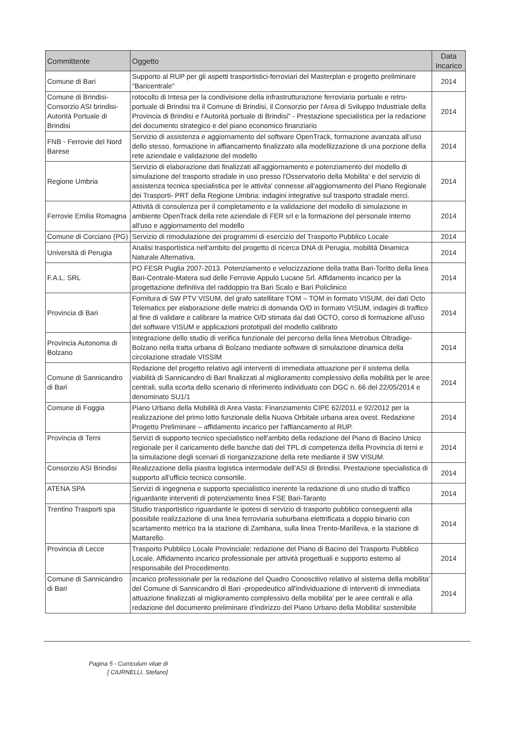| Committente | Oggetto | Data Incarico |
| --- | --- | --- |
| Comune di Bari | Supporto al RUP per gli aspetti trasportistici-ferroviari del Masterplan e progetto preliminare "Baricentrale" | 2014 |
| Comune di Brindisi-Consorzio ASI brindisi-Autorità Portuale di Brindisi | rotocollo di Intesa per la condivisione della infrastrutturazione ferroviaria portuale e retro-portuale di Brindisi tra il Comune di Brindisi, il Consorzio per l'Area di Sviluppo Industriale della Provincia di Brindisi e l'Autorità portuale di Brindisi" - Prestazione specialistica per la redazione del documento strategico e del piano economico finanziario | 2014 |
| FNB - Ferrovie del Nord Barese | Servizio di assistenza e aggiornamento del software OpenTrack, formazione avanzata all'uso dello stesso, formazione in affiancamento finalizzato alla modellizzazione di una porzione della rete aziendale e validazione del modello | 2014 |
| Regione Umbria | Servizio di elaborazione dati finalizzati all'aggiornamento e potenziamento del modello di simulazione del trasporto stradale in uso presso l'Osservatorio della Mobilita' e del servizio di assistenza tecnica specialistica per le attivita' connesse all'aggiornamento del Piano Regionale dei Trasporti- PRT della Regione Umbria: indagini integrative sul trasporto stradale merci. | 2014 |
| Ferrovie Emilia Romagna | Attività di consulenza per il completamento e la validazione del modello di simulazione in ambiente OpenTrack della rete aziendale di FER srl e la formazione del personale interno all'uso e aggiornamento del modello | 2014 |
| Comune di Corciano (PG) | Servizio di rimodulazione dei programmi di esercizio del Trasporto Pubblico Locale | 2014 |
| Università di Perugia | Analisi trasportistica nell'ambito del progetto di ricerca DNA di Perugia, mobilità Dinamica Naturale Alternativa. | 2014 |
| F.A.L. SRL | PO FESR Puglia 2007-2013. Potenziamento e velocizzazione della tratta Bari-Toritto della linea Bari-Centrale-Matera sud delle Ferrovie Appulo Lucane Srl. Affidamento incarico per la progettazione definitiva del raddoppio tra Bari Scalo e Bari Policlinico | 2014 |
| Provincia di Bari | Fornitura di SW PTV VISUM, del grafo satellitare TOM – TOM in formato VISUM, dei dati Octo Telematics per elaborazione delle matrici di domanda O/D in formato VISUM, indagini di traffico al fine di validare e calibrare la matrice O/D stimata dai dati OCTO, corso di formazione all'uso del software VISUM e applicazioni prototipali del modello calibrato | 2014 |
| Provincia Autonoma di Bolzano | Integrazione dello studio di verifica funzionale del percorso della linea Metrobus Oltradige-Bolzano nella tratta urbana di Bolzano mediante software di simulazione dinamica della circolazione stradale VISSIM | 2014 |
| Comune di Sannicandro di Bari | Redazione del progetto relativo agli interventi di immediata attuazione per il sistema della viabilità di Sannicandro di Bari finalizzati al miglioramento complessivo della mobilità per le aree centrali, sulla scorta dello scenario di riferimento individuato con DGC n. 66 del 22/05/2014 e denominato SU1/1 | 2014 |
| Comune di Foggia | Piano Urbano della Mobilità di Area Vasta: Finanziamento CIPE 62/2011 e 92/2012 per la realizzazione del primo lotto funzionale della Nuova Orbitale urbana area ovest. Redazione Progetto Preliminare – affidamento incarico per l'affiancamento al RUP. | 2014 |
| Provincia di Terni | Servizi di supporto tecnico specialistico nell'ambito della redazione del Piano di Bacino Unico regionale per il caricamento delle banche dati del TPL di competenza della Provincia di terni e la simulazione degli scenari di riorganizzazione della rete mediante il SW VISUM. | 2014 |
| Consorzio ASI Brindisi | Realizzazione della piastra logistica intermodale dell'ASI di Brindisi. Prestazione specialistica di supporto all'ufficio tecnico consortile. | 2014 |
| ATENA SPA | Servizi di ingegneria e supporto specialistico inerente la redazione di uno studio di traffico riguardante interventi di potenziamento linea FSE Bari-Taranto | 2014 |
| Trentino Trasporti spa | Studio trasportistico riguardante le ipotesi di servizio di trasporto pubblico conseguenti alla possibile realizzazione di una linea ferroviaria suburbana elettrificata a doppio binario con scartamento metrico tra la stazione di Zambana, sulla linea Trento-Marilleva, e la stazione di Mattarello. | 2014 |
| Provincia di Lecce | Trasporto Pubblico Locale Provinciale: redazione del Piano di Bacino del Trasporto Pubblico Locale. Affidamento incarico professionale per attività progettuali e supporto esterno al responsabile del Procedimento. | 2014 |
| Comune di Sannicandro di Bari | incarico professionale per la redazione del Quadro Conoscitivo relativo al sistema della mobilita' del Comune di Sannicandro di Bari -propedeutico all'individuazione di interventi di immediata attuazione finalizzati al miglioramento complessivo della mobilita' per le aree centrali e alla redazione del documento preliminare d'indirizzo del Piano Urbano della Mobilita' sostenibile | 2014 |
Pagina 5 - Curriculum vitae di
[ CIURNELLI, Stefano]